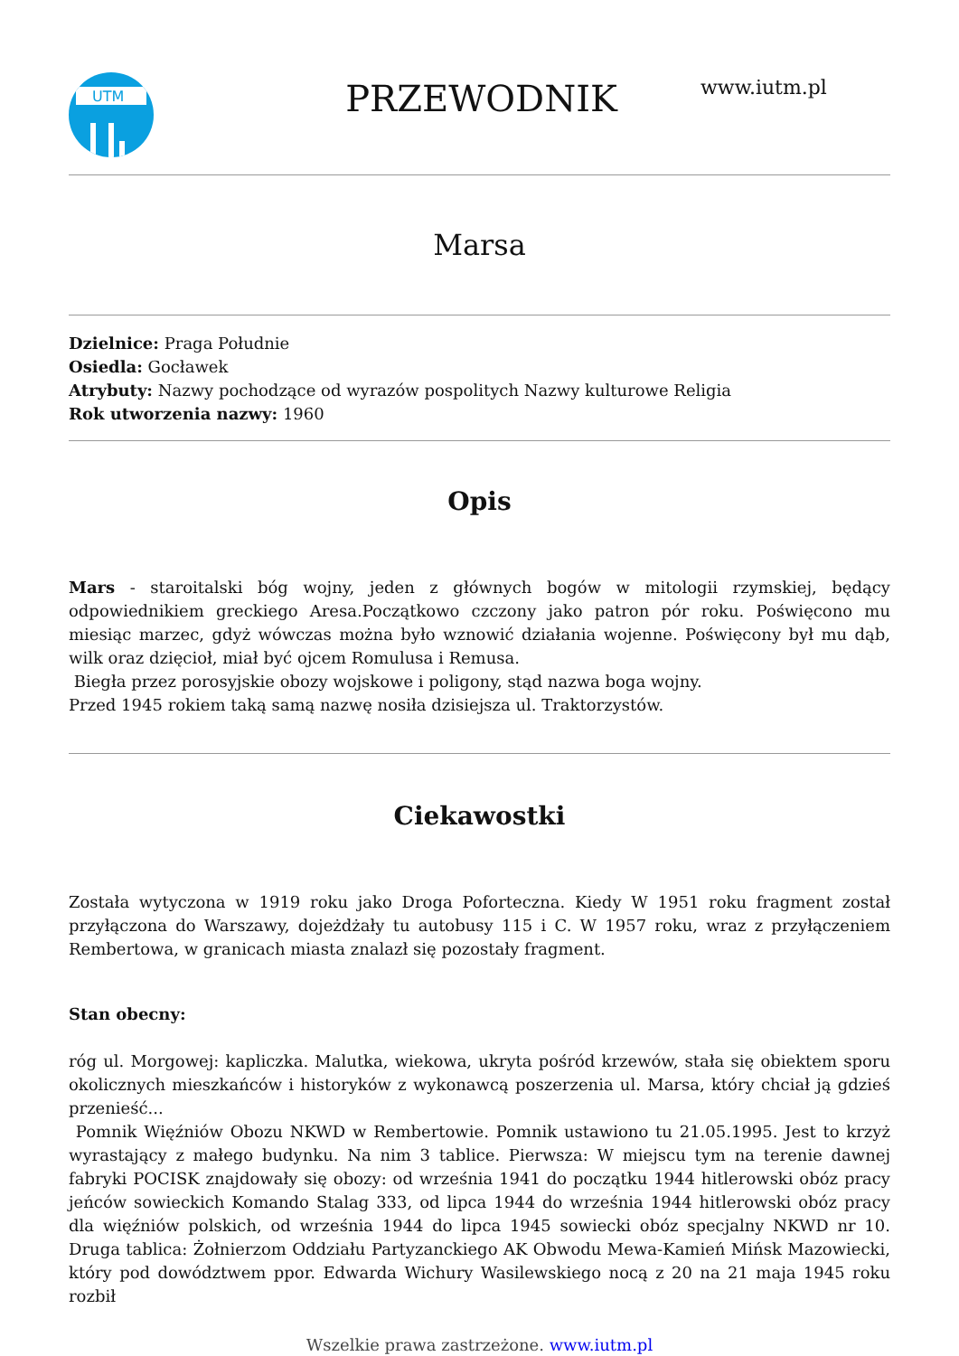UTM
PRZEWODNIK
www.iutm.pl
Marsa
Dzielnice: Praga Południe
Osiedla: Gocławek
Atrybuty: Nazwy pochodzące od wyrazów pospolitych Nazwy kulturowe Religia
Rok utworzenia nazwy: 1960
Opis
Mars - staroitalski bóg wojny, jeden z głównych bogów w mitologii rzymskiej, będący odpowiednikiem greckiego Aresa.Początkowo czczony jako patron pór roku. Poświęcono mu miesiąc marzec, gdyż wówczas można było wznowić działania wojenne. Poświęcony był mu dąb, wilk oraz dzięcioł, miał być ojcem Romulusa i Remusa.
Biegła przez porosyjskie obozy wojskowe i poligony, stąd nazwa boga wojny.
Przed 1945 rokiem taką samą nazwę nosiła dzisiejsza ul. Traktorzystów.
Ciekawostki
Została wytyczona w 1919 roku jako Droga Poforteczna. Kiedy W 1951 roku fragment został przyłączona do Warszawy, dojeżdżały tu autobusy 115 i C. W 1957 roku, wraz z przyłączeniem Rembertowa, w granicach miasta znalazł się pozostały fragment.
Stan obecny:
róg ul. Morgowej: kapliczka. Malutka, wiekowa, ukryta pośród krzewów, stała się obiektem sporu okolicznych mieszkańców i historyków z wykonawcą poszerzenia ul. Marsa, który chciał ją gdzieś przenieść...
Pomnik Więźniów Obozu NKWD w Rembertowie. Pomnik ustawiono tu 21.05.1995. Jest to krzyż wyrastający z małego budynku. Na nim 3 tablice. Pierwsza: W miejscu tym na terenie dawnej fabryki POCISK znajdowały się obozy: od września 1941 do początku 1944 hitlerowski obóz pracy jeńców sowieckich Komando Stalag 333, od lipca 1944 do września 1944 hitlerowski obóz pracy dla więźniów polskich, od września 1944 do lipca 1945 sowiecki obóz specjalny NKWD nr 10. Druga tablica: Żołnierzom Oddziału Partyzanckiego AK Obwodu Mewa-Kamień Mińsk Mazowiecki, który pod dowództwem ppor. Edwarda Wichury Wasilewskiego nocą z 20 na 21 maja 1945 roku rozbił
Wszelkie prawa zastrzeżone. www.iutm.pl